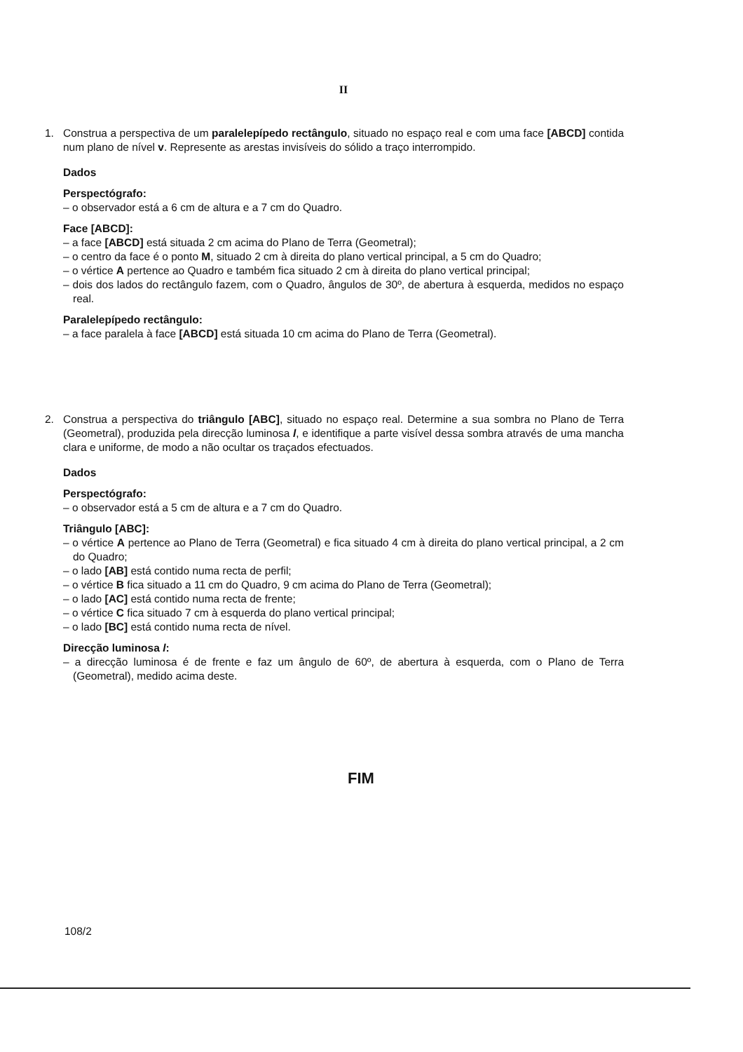II
1. Construa a perspectiva de um paralelepípedo rectângulo, situado no espaço real e com uma face [ABCD] contida num plano de nível v. Represente as arestas invisíveis do sólido a traço interrompido.
Dados
Perspectógrafo:
– o observador está a 6 cm de altura e a 7 cm do Quadro.
Face [ABCD]:
– a face [ABCD] está situada 2 cm acima do Plano de Terra (Geometral);
– o centro da face é o ponto M, situado 2 cm à direita do plano vertical principal, a 5 cm do Quadro;
– o vértice A pertence ao Quadro e também fica situado 2 cm à direita do plano vertical principal;
– dois dos lados do rectângulo fazem, com o Quadro, ângulos de 30º, de abertura à esquerda, medidos no espaço real.
Paralelepípedo rectângulo:
– a face paralela à face [ABCD] está situada 10 cm acima do Plano de Terra (Geometral).
2. Construa a perspectiva do triângulo [ABC], situado no espaço real. Determine a sua sombra no Plano de Terra (Geometral), produzida pela direcção luminosa l, e identifique a parte visível dessa sombra através de uma mancha clara e uniforme, de modo a não ocultar os traçados efectuados.
Dados
Perspectógrafo:
– o observador está a 5 cm de altura e a 7 cm do Quadro.
Triângulo [ABC]:
– o vértice A pertence ao Plano de Terra (Geometral) e fica situado 4 cm à direita do plano vertical principal, a 2 cm do Quadro;
– o lado [AB] está contido numa recta de perfil;
– o vértice B fica situado a 11 cm do Quadro, 9 cm acima do Plano de Terra (Geometral);
– o lado [AC] está contido numa recta de frente;
– o vértice C fica situado 7 cm à esquerda do plano vertical principal;
– o lado [BC] está contido numa recta de nível.
Direcção luminosa l:
– a direcção luminosa é de frente e faz um ângulo de 60º, de abertura à esquerda, com o Plano de Terra (Geometral), medido acima deste.
FIM
108/2